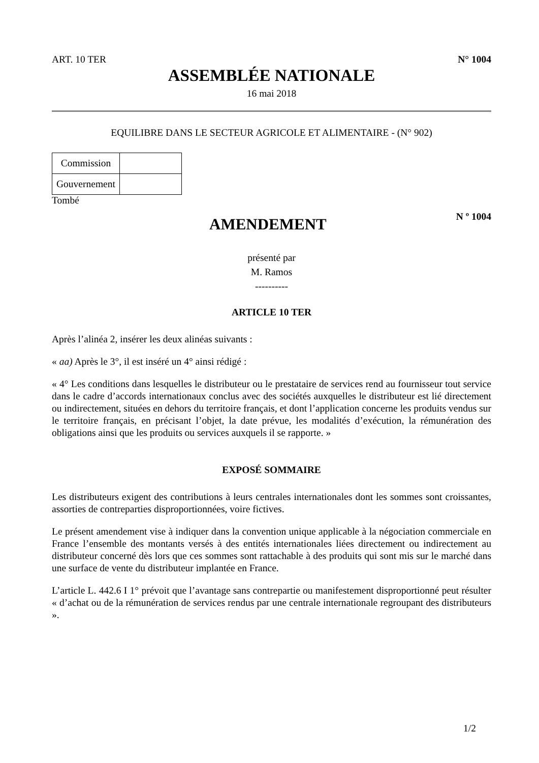ART. 10 TER N° 1004
ASSEMBLÉE NATIONALE
16 mai 2018
EQUILIBRE DANS LE SECTEUR AGRICOLE ET ALIMENTAIRE - (N° 902)
| Commission | |
| Gouvernement | |
Tombé
AMENDEMENT
N º 1004
présenté par
M. Ramos
----------
ARTICLE 10 TER
Après l’alinéa 2, insérer les deux alinéas suivants :
« aa) Après le 3°, il est inséré un 4° ainsi rédigé :
« 4° Les conditions dans lesquelles le distributeur ou le prestataire de services rend au fournisseur tout service dans le cadre d’accords internationaux conclus avec des sociétés auxquelles le distributeur est lié directement ou indirectement, situées en dehors du territoire français, et dont l’application concerne les produits vendus sur le territoire français, en précisant l’objet, la date prévue, les modalités d’exécution, la rémunération des obligations ainsi que les produits ou services auxquels il se rapporte. »
EXPOSÉ SOMMAIRE
Les distributeurs exigent des contributions à leurs centrales internationales dont les sommes sont croissantes, assorties de contreparties disproportionnées, voire fictives.
Le présent amendement vise à indiquer dans la convention unique applicable à la négociation commerciale en France l’ensemble des montants versés à des entités internationales liées directement ou indirectement au distributeur concerné dès lors que ces sommes sont rattachable à des produits qui sont mis sur le marché dans une surface de vente du distributeur implantée en France.
L’article L. 442.6 I 1° prévoit que l’avantage sans contrepartie ou manifestement disproportionné peut résulter « d’achat ou de la rémunération de services rendus par une centrale internationale regroupant des distributeurs ».
1/2